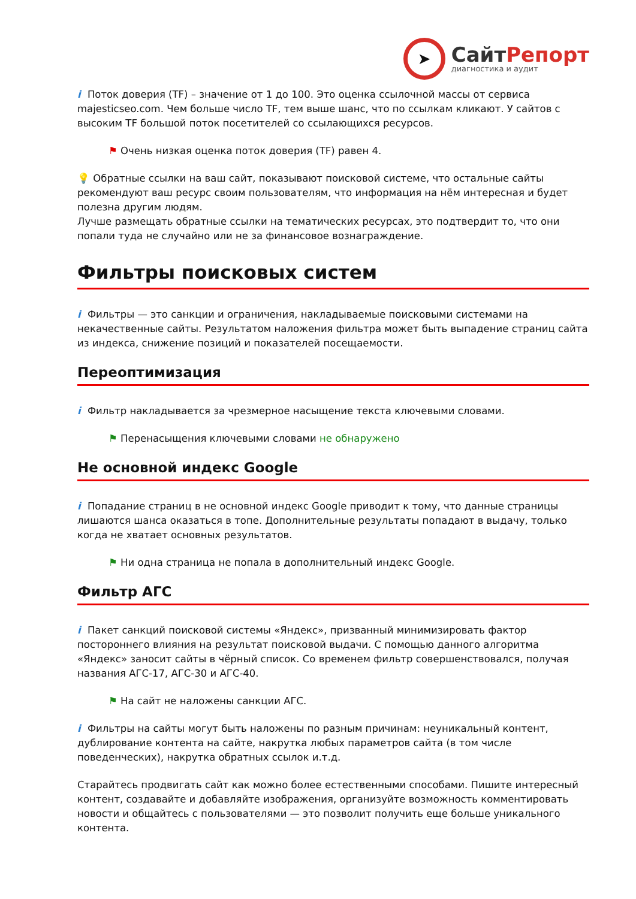➤
СайтРепорт
диагностика и аудит
i Поток доверия (TF) – значение от 1 до 100. Это оценка ссылочной массы от сервиса majesticseo.com. Чем больше число TF, тем выше шанс, что по ссылкам кликают. У сайтов с высоким TF большой поток посетителей со ссылающихся ресурсов.
⚑ Очень низкая оценка поток доверия (TF) равен 4.
💡 Обратные ссылки на ваш сайт, показывают поисковой системе, что остальные сайты рекомендуют ваш ресурс своим пользователям, что информация на нём интересная и будет полезна другим людям.
Лучше размещать обратные ссылки на тематических ресурсах, это подтвердит то, что они попали туда не случайно или не за финансовое вознаграждение.
Фильтры поисковых систем
i Фильтры — это санкции и ограничения, накладываемые поисковыми системами на некачественные сайты. Результатом наложения фильтра может быть выпадение страниц сайта из индекса, снижение позиций и показателей посещаемости.
Переоптимизация
i Фильтр накладывается за чрезмерное насыщение текста ключевыми словами.
⚑ Перенасыщения ключевыми словами не обнаружено
Не основной индекс Google
i Попадание страниц в не основной индекс Google приводит к тому, что данные страницы лишаются шанса оказаться в топе. Дополнительные результаты попадают в выдачу, только когда не хватает основных результатов.
⚑ Ни одна страница не попала в дополнительный индекс Google.
Фильтр АГС
i Пакет санкций поисковой системы «Яндекс», призванный минимизировать фактор постороннего влияния на результат поисковой выдачи. С помощью данного алгоритма «Яндекс» заносит сайты в чёрный список. Со временем фильтр совершенствовался, получая названия АГС-17, АГС-30 и АГС-40.
⚑ На сайт не наложены санкции АГС.
i Фильтры на сайты могут быть наложены по разным причинам: неуникальный контент, дублирование контента на сайте, накрутка любых параметров сайта (в том числе поведенческих), накрутка обратных ссылок и.т.д.
Старайтесь продвигать сайт как можно более естественными способами. Пишите интересный контент, создавайте и добавляйте изображения, организуйте возможность комментировать новости и общайтесь с пользователями — это позволит получить еще больше уникального контента.